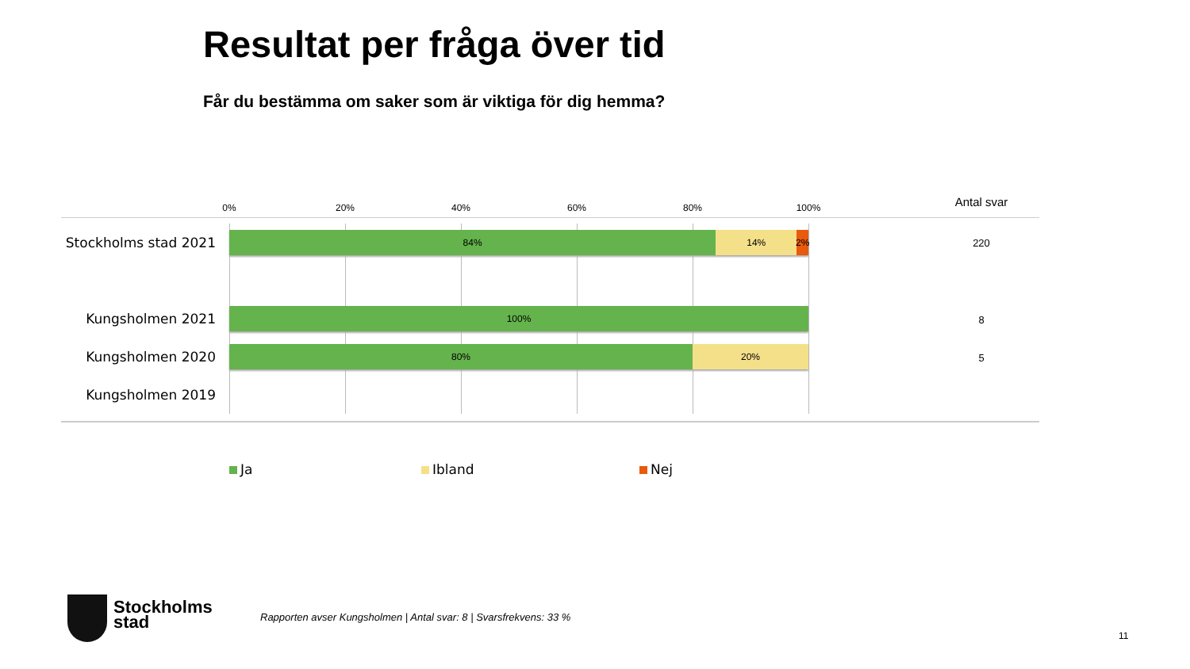Resultat per fråga över tid
Får du bestämma om saker som är viktiga för dig hemma?
0% 20% 40% 60% 80% 100% Antal svar
Stockholms stad 2021
84% 14% 2%
220
Kungsholmen 2021 100%
8
Kungsholmen 2020
80% 20%
5
Kungsholmen 2019
Ja Ibland Nej
Stockholms
stad
Rapporten avser Kungsholmen | Antal svar: 8 | Svarsfrekvens: 33 %
11